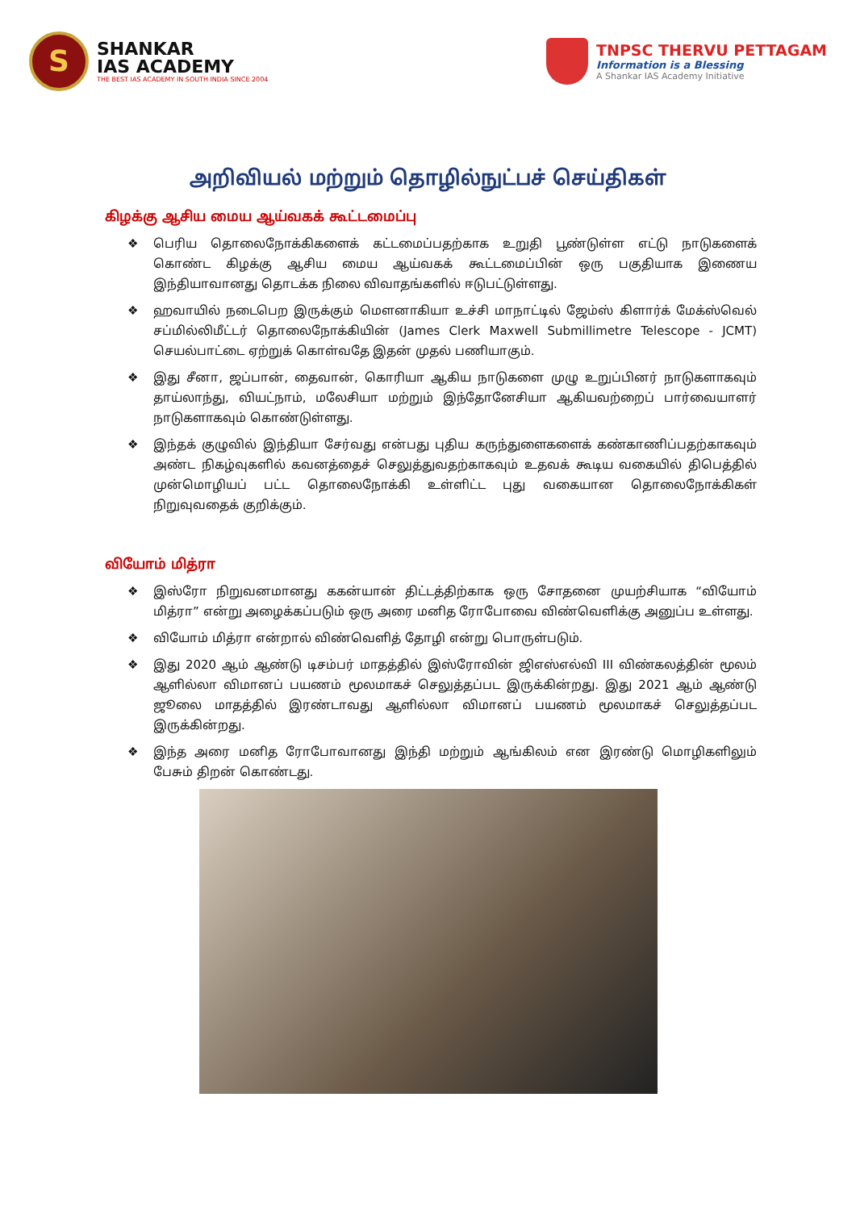S
SHANKAR
IAS ACADEMY
THE BEST IAS ACADEMY IN SOUTH INDIA SINCE 2004
TNPSC THERVU PETTAGAM
Information is a Blessing
A Shankar IAS Academy Initiative
அறிவியல் மற்றும் தொழில்நுட்பச் செய்திகள்
கிழக்கு ஆசிய மைய ஆய்வகக் கூட்டமைப்பு
❖ பெரிய தொலைநோக்கிகளைக் கட்டமைப்பதற்காக உறுதி பூண்டுள்ள எட்டு நாடுகளைக் கொண்ட கிழக்கு ஆசிய மைய ஆய்வகக் கூட்டமைப்பின் ஒரு பகுதியாக இணைய இந்தியாவானது தொடக்க நிலை விவாதங்களில் ஈடுபட்டுள்ளது.
❖ ஹவாயில் நடைபெற இருக்கும் மௌனாகியா உச்சி மாநாட்டில் ஜேம்ஸ் கிளார்க் மேக்ஸ்வெல் சப்மில்லிமீட்டர் தொலைநோக்கியின் (James Clerk Maxwell Submillimetre Telescope - JCMT) செயல்பாட்டை ஏற்றுக் கொள்வதே இதன் முதல் பணியாகும்.
❖ இது சீனா, ஜப்பான், தைவான், கொரியா ஆகிய நாடுகளை முழு உறுப்பினர் நாடுகளாகவும் தாய்லாந்து, வியட்நாம், மலேசியா மற்றும் இந்தோனேசியா ஆகியவற்றைப் பார்வையாளர் நாடுகளாகவும் கொண்டுள்ளது.
❖ இந்தக் குழுவில் இந்தியா சேர்வது என்பது புதிய கருந்துளைகளைக் கண்காணிப்பதற்காகவும் அண்ட நிகழ்வுகளில் கவனத்தைச் செலுத்துவதற்காகவும் உதவக் கூடிய வகையில் திபெத்தில் முன்மொழியப் பட்ட தொலைநோக்கி உள்ளிட்ட புது வகையான தொலைநோக்கிகள் நிறுவுவதைக் குறிக்கும்.
வியோம் மித்ரா
❖ இஸ்ரோ நிறுவனமானது ககன்யான் திட்டத்திற்காக ஒரு சோதனை முயற்சியாக “வியோம் மித்ரா” என்று அழைக்கப்படும் ஒரு அரை மனித ரோபோவை விண்வெளிக்கு அனுப்ப உள்ளது.
❖ வியோம் மித்ரா என்றால் விண்வெளித் தோழி என்று பொருள்படும்.
❖ இது 2020 ஆம் ஆண்டு டிசம்பர் மாதத்தில் இஸ்ரோவின் ஜிஎஸ்எல்வி III விண்கலத்தின் மூலம் ஆளில்லா விமானப் பயணம் மூலமாகச் செலுத்தப்பட இருக்கின்றது. இது 2021 ஆம் ஆண்டு ஜூலை மாதத்தில் இரண்டாவது ஆளில்லா விமானப் பயணம் மூலமாகச் செலுத்தப்பட இருக்கின்றது.
❖ இந்த அரை மனித ரோபோவானது இந்தி மற்றும் ஆங்கிலம் என இரண்டு மொழிகளிலும் பேசும் திறன் கொண்டது.